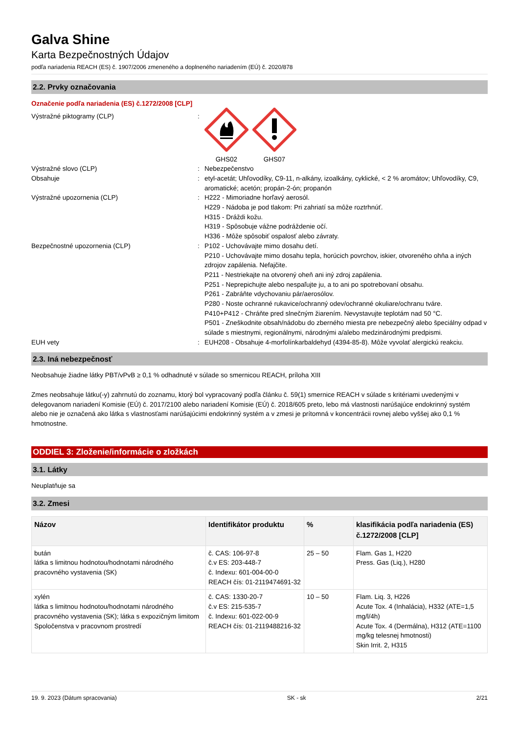Galva Shine
Karta Bezpečnostných Údajov
podľa nariadenia REACH (ES) č. 1907/2006 zmeneného a doplneného nariadením (EÚ) č. 2020/878
2.2. Prvky označovania
Označenie podľa nariadenia (ES) č.1272/2008 [CLP]
Výstražné piktogramy (CLP) :
GHS02 GHS07
Výstražné slovo (CLP) : Nebezpečenstvo
Obsahuje : etyl-acetát; Uhľovodíky, C9-11, n-alkány, izoalkány, cyklické, < 2 % aromátov; Uhľovodíky, C9, aromatické; acetón; propán-2-ón; propanón
Výstražné upozornenia (CLP) : H222 - Mimoriadne horľavý aerosól.
H229 - Nádoba je pod tlakom: Pri zahriatí sa môže roztrhnúť.
H315 - Dráždi kožu.
H319 - Spôsobuje vážne podráždenie očí.
H336 - Môže spôsobiť ospalosť alebo závraty.
Bezpečnostné upozornenia (CLP) : P102 - Uchovávajte mimo dosahu detí.
P210 - Uchovávajte mimo dosahu tepla, horúcich povrchov, iskier, otvoreného ohňa a iných zdrojov zapálenia. Nefajčite.
P211 - Nestriekajte na otvorený oheň ani iný zdroj zapálenia.
P251 - Neprepichujte alebo nespaľujte ju, a to ani po spotrebovaní obsahu.
P261 - Zabráňte vdychovaniu pár/aerosólov.
P280 - Noste ochranné rukavice/ochranný odev/ochranné okuliare/ochranu tváre.
P410+P412 - Chráňte pred slnečným žiarením. Nevystavujte teplotám nad 50 °C.
P501 - Zneškodnite obsah/nádobu do zberného miesta pre nebezpečný alebo špeciálny odpad v súlade s miestnymi, regionálnymi, národnými a/alebo medzinárodnými predpismi.
EUH vety : EUH208 - Obsahuje 4-morfolínkarbaldehyd (4394-85-8). Môže vyvolať alergickú reakciu.
2.3. Iná nebezpečnosť
Neobsahuje žiadne látky PBT/vPvB ≥ 0,1 % odhadnuté v súlade so smernicou REACH, príloha XIII
Zmes neobsahuje látku(-y) zahrnutú do zoznamu, ktorý bol vypracovaný podľa článku č. 59(1) smernice REACH v súlade s kritériami uvedenými v delegovanom nariadení Komisie (EÚ) č. 2017/2100 alebo nariadení Komisie (EÚ) č. 2018/605 preto, lebo má vlastnosti narúšajúce endokrinný systém alebo nie je označená ako látka s vlastnosťami narúšajúcimi endokrinný systém a v zmesi je prítomná v koncentrácii rovnej alebo vyššej ako 0,1 % hmotnostne.
ODDIEL 3: Zloženie/informácie o zložkách
3.1. Látky
Neuplatňuje sa
3.2. Zmesi
| Názov | Identifikátor produktu | % | klasifikácia podľa nariadenia (ES) č.1272/2008 [CLP] |
| --- | --- | --- | --- |
| bután látka s limitnou hodnotou/hodnotami národného pracovného vystavenia (SK) | č. CAS: 106-97-8 č.v ES: 203-448-7 č. Indexu: 601-004-00-0 REACH čís: 01-2119474691-32 | 25 – 50 | Flam. Gas 1, H220 Press. Gas (Liq.), H280 |
| xylén látka s limitnou hodnotou/hodnotami národného pracovného vystavenia (SK); látka s expozičným limitom Spoločenstva v pracovnom prostredí | č. CAS: 1330-20-7 č.v ES: 215-535-7 č. Indexu: 601-022-00-9 REACH čís: 01-2119488216-32 | 10 – 50 | Flam. Liq. 3, H226 Acute Tox. 4 (Inhalácia), H332 (ATE=1,5 mg/l/4h) Acute Tox. 4 (Dermálna), H312 (ATE=1100 mg/kg telesnej hmotnosti) Skin Irrit. 2, H315 |
19. 9. 2023 (Dátum spracovania) SK - sk 2/21